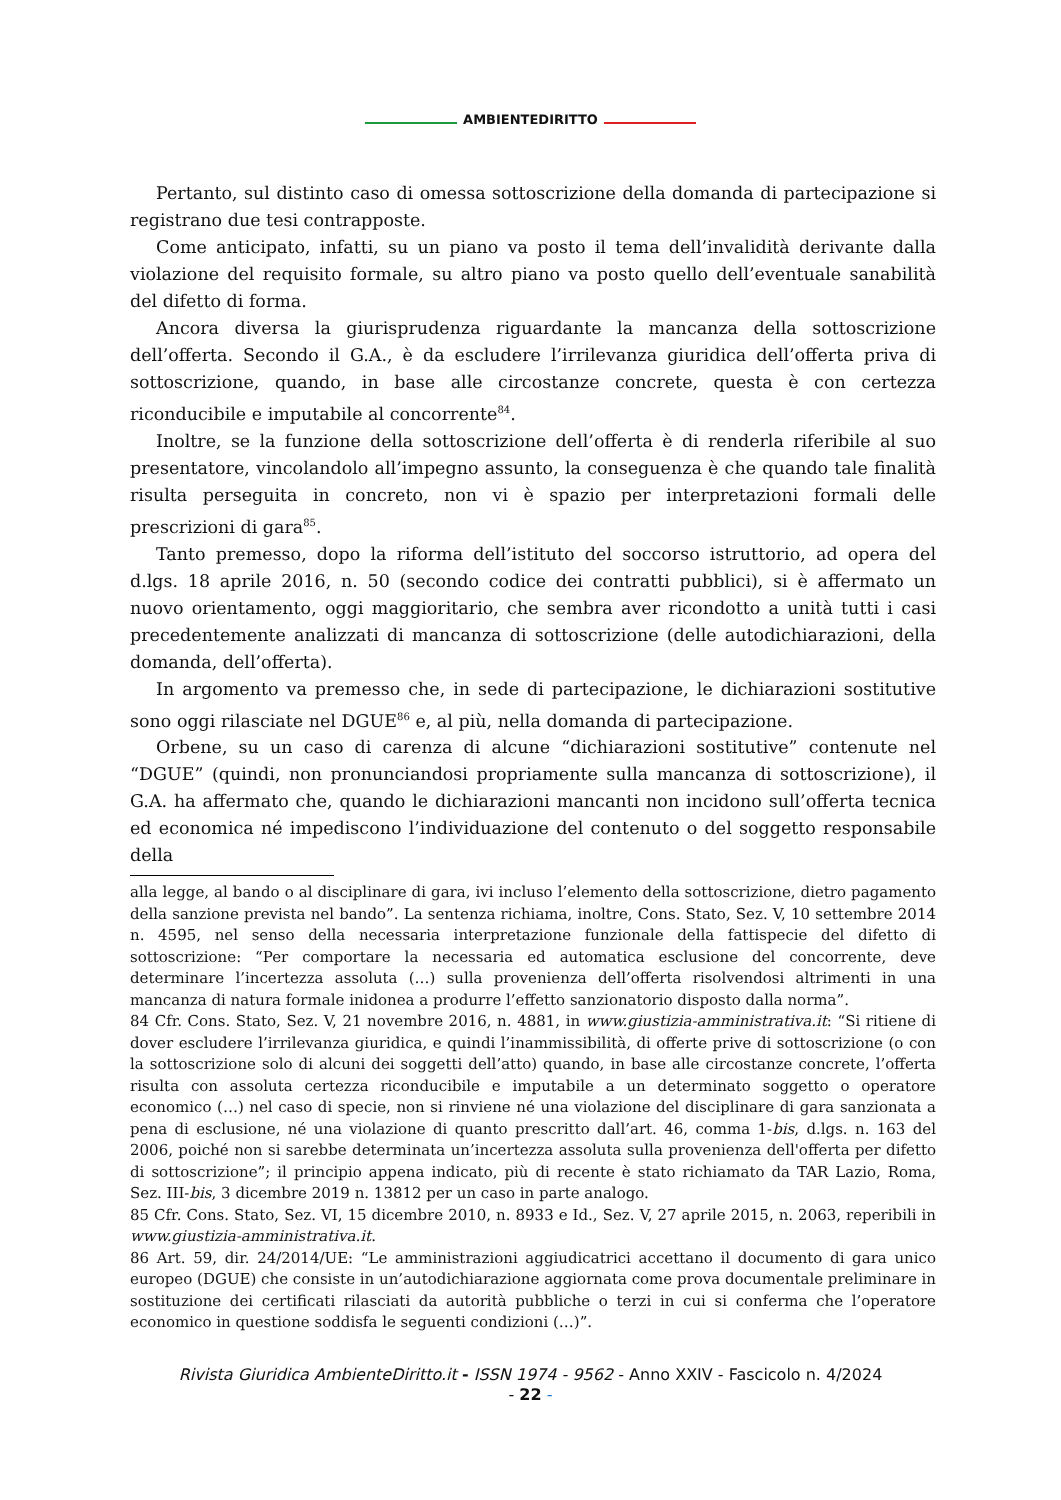AMBIENTEDIRITTO
Pertanto, sul distinto caso di omessa sottoscrizione della domanda di partecipazione si registrano due tesi contrapposte.
Come anticipato, infatti, su un piano va posto il tema dell’invalidità derivante dalla violazione del requisito formale, su altro piano va posto quello dell’eventuale sanabilità del difetto di forma.
Ancora diversa la giurisprudenza riguardante la mancanza della sottoscrizione dell’offerta. Secondo il G.A., è da escludere l’irrilevanza giuridica dell’offerta priva di sottoscrizione, quando, in base alle circostanze concrete, questa è con certezza riconducibile e imputabile al concorrente<sup>84</sup>.
Inoltre, se la funzione della sottoscrizione dell’offerta è di renderla riferibile al suo presentatore, vincolandolo all’impegno assunto, la conseguenza è che quando tale finalità risulta perseguita in concreto, non vi è spazio per interpretazioni formali delle prescrizioni di gara<sup>85</sup>.
Tanto premesso, dopo la riforma dell’istituto del soccorso istruttorio, ad opera del d.lgs. 18 aprile 2016, n. 50 (secondo codice dei contratti pubblici), si è affermato un nuovo orientamento, oggi maggioritario, che sembra aver ricondotto a unità tutti i casi precedentemente analizzati di mancanza di sottoscrizione (delle autodichiarazioni, della domanda, dell’offerta).
In argomento va premesso che, in sede di partecipazione, le dichiarazioni sostitutive sono oggi rilasciate nel DGUE<sup>86</sup> e, al più, nella domanda di partecipazione.
Orbene, su un caso di carenza di alcune “dichiarazioni sostitutive” contenute nel “DGUE” (quindi, non pronunciandosi propriamente sulla mancanza di sottoscrizione), il G.A. ha affermato che, quando le dichiarazioni mancanti non incidono sull’offerta tecnica ed economica né impediscono l’individuazione del contenuto o del soggetto responsabile della
alla legge, al bando o al disciplinare di gara, ivi incluso l’elemento della sottoscrizione, dietro pagamento della sanzione prevista nel bando”. La sentenza richiama, inoltre, Cons. Stato, Sez. V, 10 settembre 2014 n. 4595, nel senso della necessaria interpretazione funzionale della fattispecie del difetto di sottoscrizione: “Per comportare la necessaria ed automatica esclusione del concorrente, deve determinare l’incertezza assoluta (…) sulla provenienza dell’offerta risolvendosi altrimenti in una mancanza di natura formale inidonea a produrre l’effetto sanzionatorio disposto dalla norma”.
84 Cfr. Cons. Stato, Sez. V, 21 novembre 2016, n. 4881, in www.giustizia-amministrativa.it: “Si ritiene di dover escludere l’irrilevanza giuridica, e quindi l’inammissibilità, di offerte prive di sottoscrizione (o con la sottoscrizione solo di alcuni dei soggetti dell’atto) quando, in base alle circostanze concrete, l’offerta risulta con assoluta certezza riconducibile e imputabile a un determinato soggetto o operatore economico (…) nel caso di specie, non si rinviene né una violazione del disciplinare di gara sanzionata a pena di esclusione, né una violazione di quanto prescritto dall’art. 46, comma 1-bis, d.lgs. n. 163 del 2006, poiché non si sarebbe determinata un’incertezza assoluta sulla provenienza dell'offerta per difetto di sottoscrizione”; il principio appena indicato, più di recente è stato richiamato da TAR Lazio, Roma, Sez. III-bis, 3 dicembre 2019 n. 13812 per un caso in parte analogo.
85 Cfr. Cons. Stato, Sez. VI, 15 dicembre 2010, n. 8933 e Id., Sez. V, 27 aprile 2015, n. 2063, reperibili in www.giustizia-amministrativa.it.
86 Art. 59, dir. 24/2014/UE: “Le amministrazioni aggiudicatrici accettano il documento di gara unico europeo (DGUE) che consiste in un’autodichiarazione aggiornata come prova documentale preliminare in sostituzione dei certificati rilasciati da autorità pubbliche o terzi in cui si conferma che l’operatore economico in questione soddisfa le seguenti condizioni (…)”.
Rivista Giuridica AmbienteDiritto.it - ISSN 1974 - 9562 - Anno XXIV - Fascicolo n. 4/2024
- 22 -